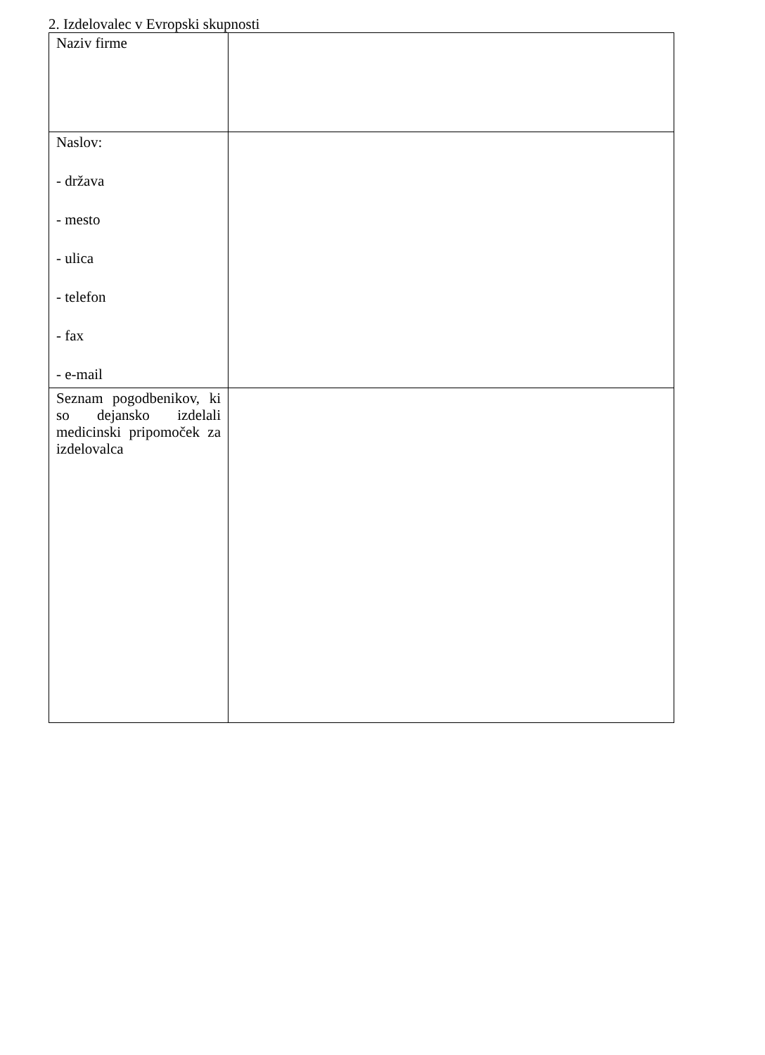2. Izdelovalec v Evropski skupnosti
| Naziv firme | |
| Naslov: - država - mesto - ulica - telefon - fax - e-mail | |
| Seznam pogodbenikov, ki so dejansko izdelali medicinski pripomoček za izdelovalca | |